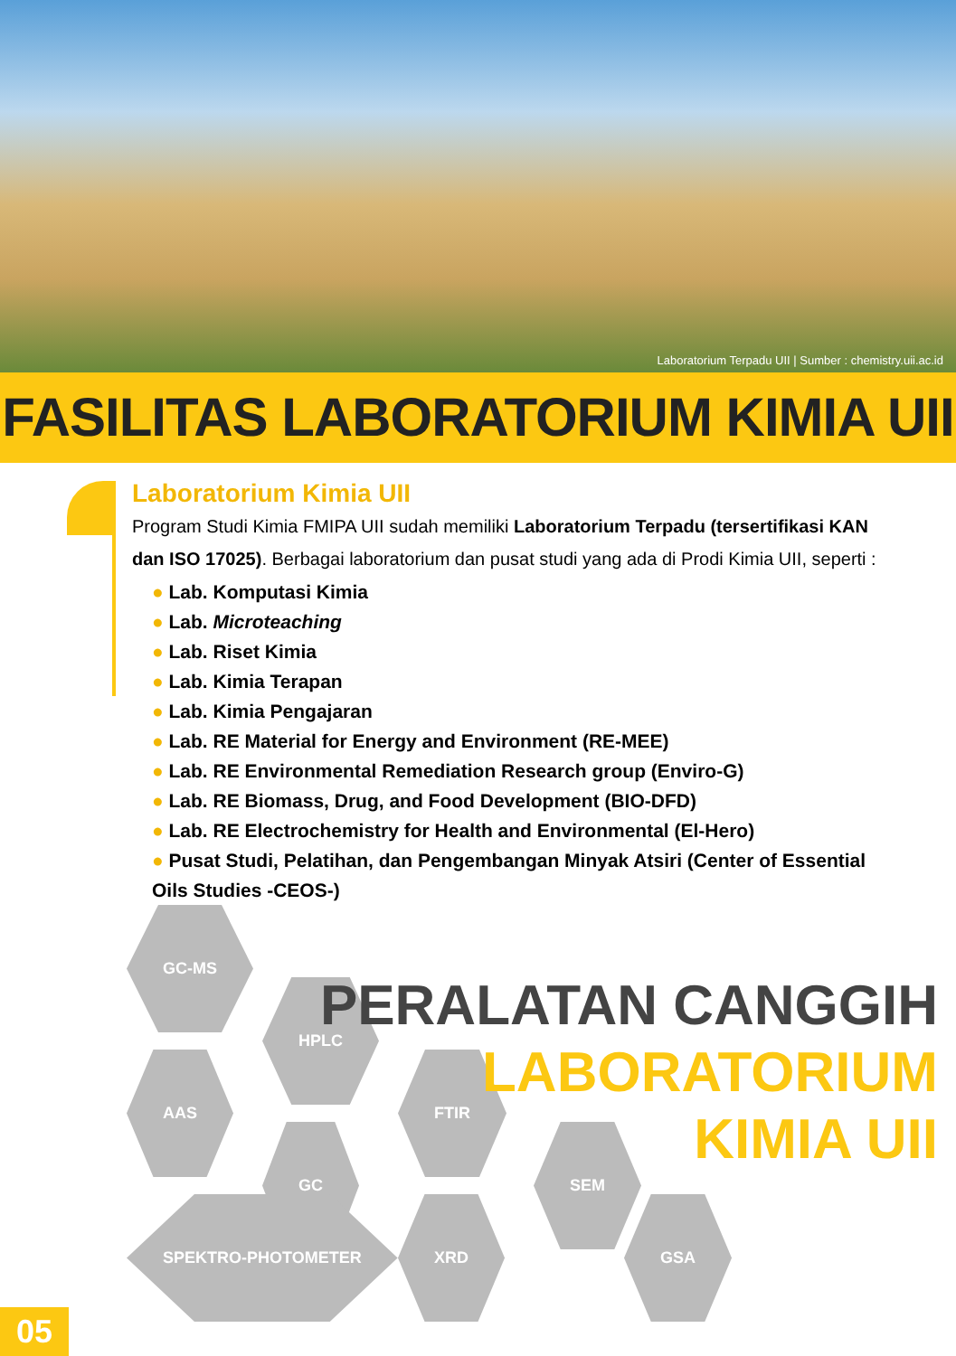Laboratorium Terpadu UII | Sumber : chemistry.uii.ac.id
FASILITAS LABORATORIUM KIMIA UII
Laboratorium Kimia UII
Program Studi Kimia FMIPA UII sudah memiliki Laboratorium Terpadu (tersertifikasi KAN dan ISO 17025). Berbagai laboratorium dan pusat studi yang ada di Prodi Kimia UII, seperti :
● Lab. Komputasi Kimia
● Lab. Microteaching
● Lab. Riset Kimia
● Lab. Kimia Terapan
● Lab. Kimia Pengajaran
● Lab. RE Material for Energy and Environment (RE-MEE)
● Lab. RE Environmental Remediation Research group (Enviro-G)
● Lab. RE Biomass, Drug, and Food Development (BIO-DFD)
● Lab. RE Electrochemistry for Health and Environmental (El-Hero)
● Pusat Studi, Pelatihan, dan Pengembangan Minyak Atsiri (Center of Essential Oils Studies -CEOS-)
GC-MS
HPLC
AAS FTIR
GC SEM
SPEKTRO-PHOTOMETER XRD GSA
PERALATAN CANGGIH
LABORATORIUM
KIMIA UII
05